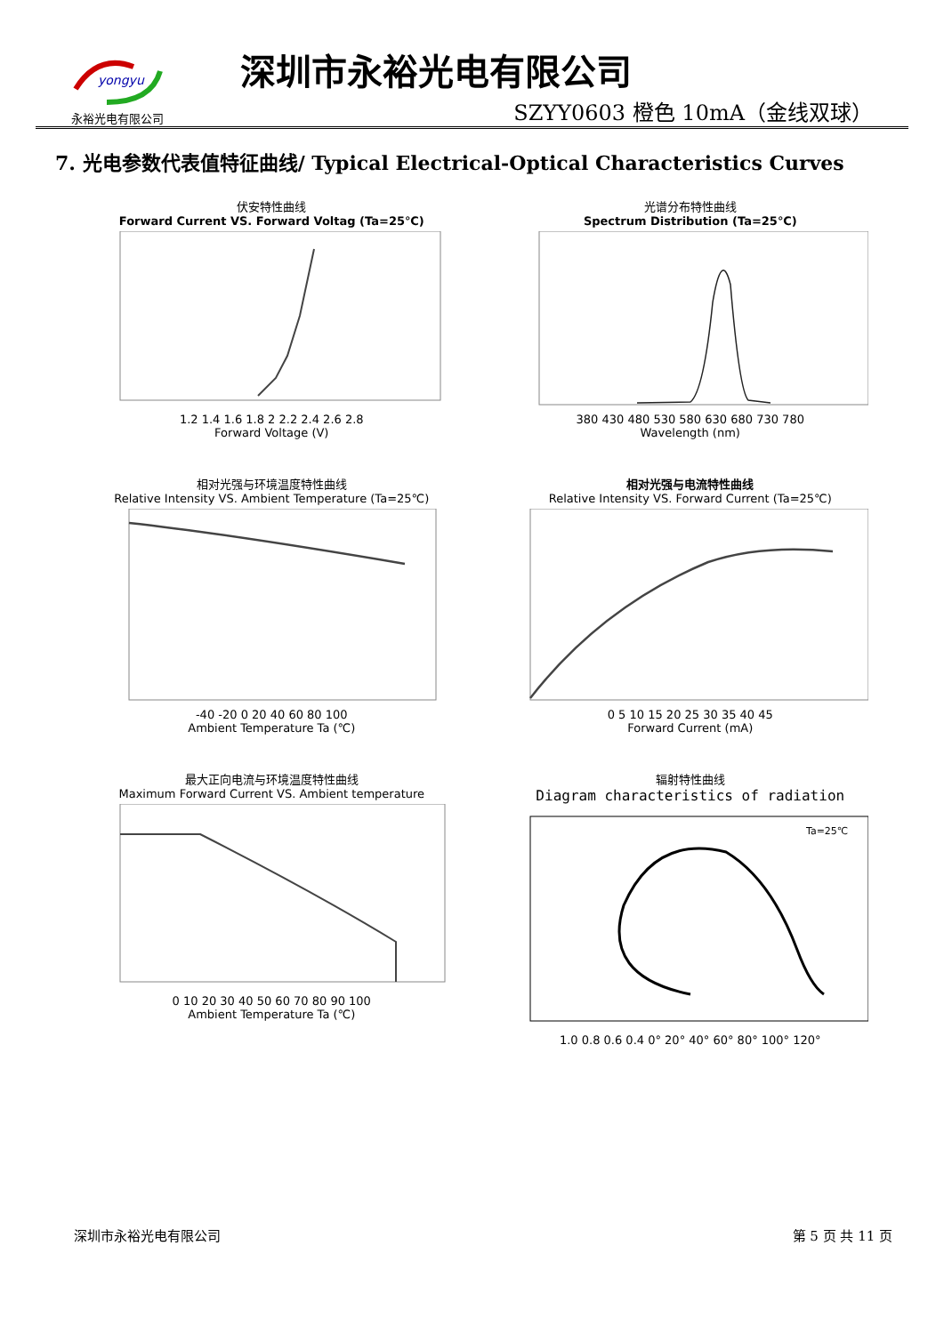yongyu
永裕光电有限公司
深圳市永裕光电有限公司
SZYY0603 橙色 10mA（金线双球）
7. 光电参数代表值特征曲线/ Typical Electrical-Optical Characteristics Curves
伏安特性曲线
Forward Current VS. Forward Voltag (Ta=25℃)
1.2 1.4 1.6 1.8 2 2.2 2.4 2.6 2.8
Forward Voltage (V)
光谱分布特性曲线
Spectrum Distribution (Ta=25℃)
380 430 480 530 580 630 680 730 780
Wavelength (nm)
相对光强与环境温度特性曲线
Relative Intensity VS. Ambient Temperature (Ta=25℃)
-40 -20 0 20 40 60 80 100
Ambient Temperature Ta (℃)
相对光强与电流特性曲线
Relative Intensity VS. Forward Current (Ta=25℃)
0 5 10 15 20 25 30 35 40 45
Forward Current (mA)
最大正向电流与环境温度特性曲线
Maximum Forward Current VS. Ambient temperature
0 10 20 30 40 50 60 70 80 90 100
Ambient Temperature Ta (℃)
辐射特性曲线
Diagram characteristics of radiation
Ta=25℃
1.0 0.8 0.6 0.4 0° 20° 40° 60° 80° 100° 120°
深圳市永裕光电有限公司 第 5 页 共 11 页